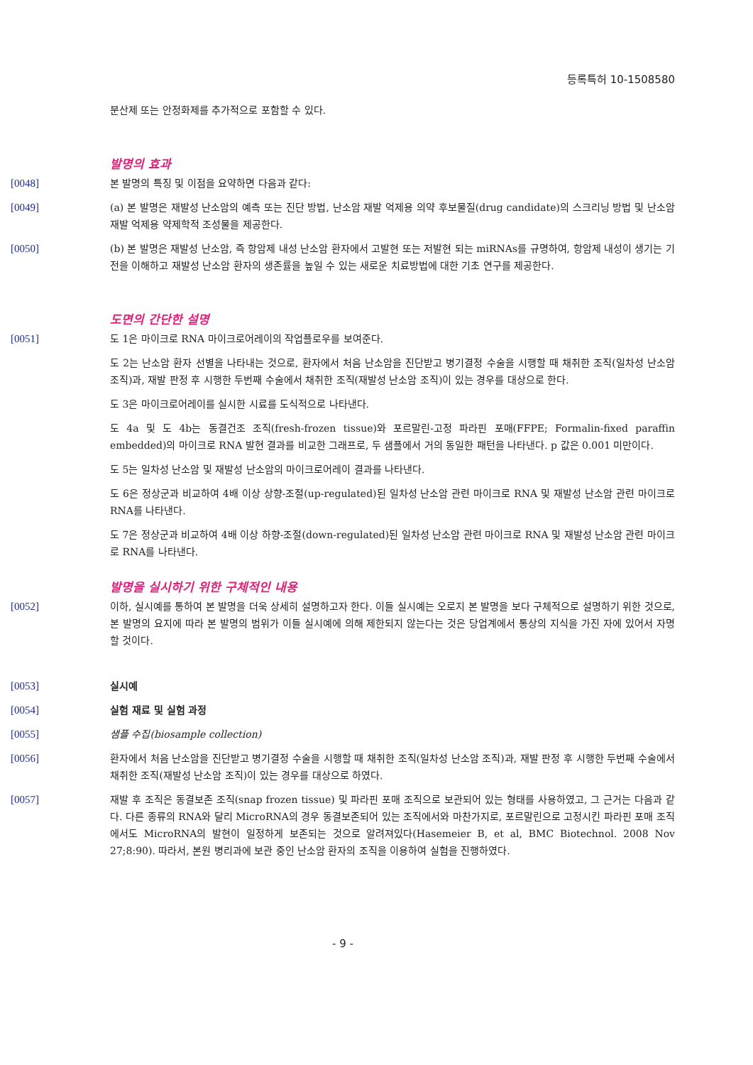등록특허 10-1508580
분산제 또는 안정화제를 추가적으로 포함할 수 있다.
발명의 효과
[0048] 본 발명의 특징 및 이점을 요약하면 다음과 같다:
[0049] (a) 본 발명은 재발성 난소암의 예측 또는 진단 방법, 난소암 재발 억제용 의약 후보물질(drug candidate)의 스크리닝 방법 및 난소암 재발 억제용 약제학적 조성물을 제공한다.
[0050] (b) 본 발명은 재발성 난소암, 즉 항암제 내성 난소암 환자에서 고발현 또는 저발현 되는 miRNAs를 규명하여, 항암제 내성이 생기는 기전을 이해하고 재발성 난소암 환자의 생존률을 높일 수 있는 새로운 치료방법에 대한 기초 연구를 제공한다.
도면의 간단한 설명
[0051] 도 1은 마이크로 RNA 마이크로어레이의 작업플로우를 보여준다.
도 2는 난소암 환자 선별을 나타내는 것으로, 환자에서 처음 난소암을 진단받고 병기결정 수술을 시행할 때 채취한 조직(일차성 난소암 조직)과, 재발 판정 후 시행한 두번째 수술에서 채취한 조직(재발성 난소암 조직)이 있는 경우를 대상으로 한다.
도 3은 마이크로어레이를 실시한 시료를 도식적으로 나타낸다.
도 4a 및 도 4b는 동결건조 조직(fresh-frozen tissue)와 포르말린-고정 파라핀 포매(FFPE; Formalin-fixed paraffin embedded)의 마이크로 RNA 발현 결과를 비교한 그래프로, 두 샘플에서 거의 동일한 패턴을 나타낸다. p 값은 0.001 미만이다.
도 5는 일차성 난소암 및 재발성 난소암의 마이크로어레이 결과를 나타낸다.
도 6은 정상군과 비교하여 4배 이상 상향-조절(up-regulated)된 일차성 난소암 관련 마이크로 RNA 및 재발성 난소암 관련 마이크로 RNA를 나타낸다.
도 7은 정상군과 비교하여 4배 이상 하향-조절(down-regulated)된 일차성 난소암 관련 마이크로 RNA 및 재발성 난소암 관련 마이크로 RNA를 나타낸다.
발명을 실시하기 위한 구체적인 내용
[0052] 이하, 실시예를 통하여 본 발명을 더욱 상세히 설명하고자 한다. 이들 실시예는 오로지 본 발명을 보다 구체적으로 설명하기 위한 것으로, 본 발명의 요지에 따라 본 발명의 범위가 이들 실시예에 의해 제한되지 않는다는 것은 당업계에서 통상의 지식을 가진 자에 있어서 자명할 것이다.
[0053] 실시예
[0054] 실험 재료 및 실험 과정
[0055] 샘플 수집(biosample collection)
[0056] 환자에서 처음 난소암을 진단받고 병기결정 수술을 시행할 때 채취한 조직(일차성 난소암 조직)과, 재발 판정 후 시행한 두번째 수술에서 채취한 조직(재발성 난소암 조직)이 있는 경우를 대상으로 하였다.
[0057] 재발 후 조직은 동결보존 조직(snap frozen tissue) 및 파라핀 포매 조직으로 보관되어 있는 형태를 사용하였고, 그 근거는 다음과 같다. 다른 종류의 RNA와 달리 MicroRNA의 경우 동결보존되어 있는 조직에서와 마찬가지로, 포르말린으로 고정시킨 파라핀 포매 조직에서도 MicroRNA의 발현이 일정하게 보존되는 것으로 알려져있다(Hasemeier B, et al, BMC Biotechnol. 2008 Nov 27;8:90). 따라서, 본원 병리과에 보관 중인 난소암 환자의 조직을 이용하여 실험을 진행하였다.
- 9 -